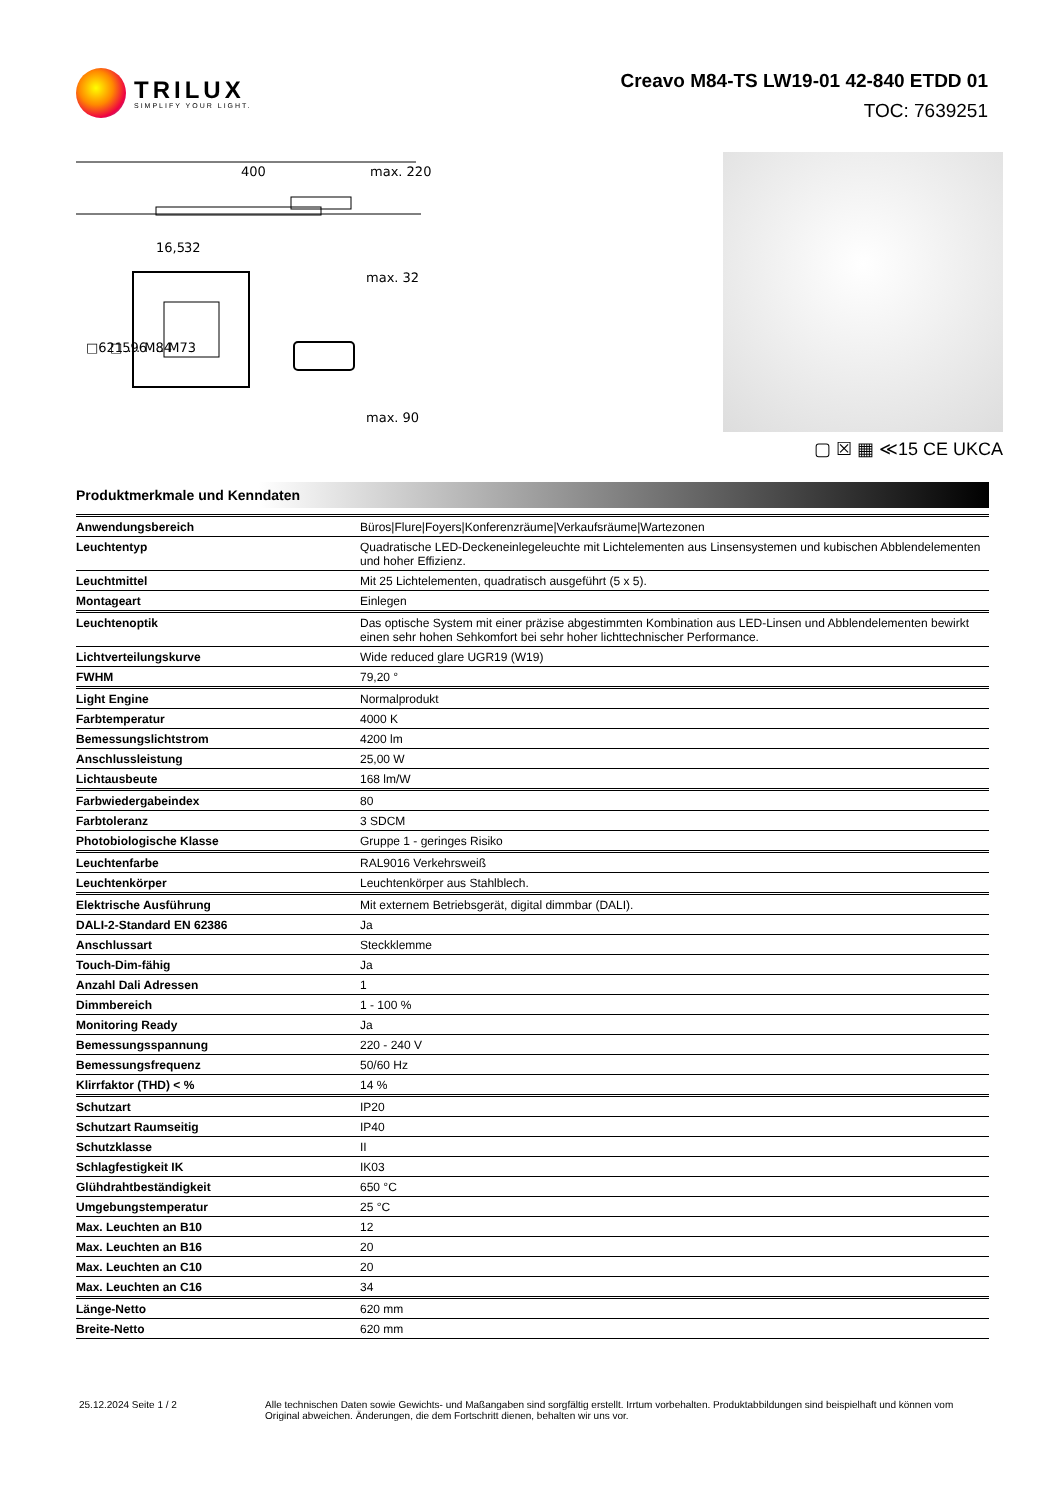TRILUX
SIMPLIFY YOUR LIGHT.
Creavo M84-TS LW19-01 42-840 ETDD 01
TOC: 7639251
400
max. 220
16,5
32
max. 32
□621 … M84
□596 … M73
max. 90
▢ ☒ ▦ ≪15 CE UKCA
Produktmerkmale und Kenndaten
| Anwendungsbereich | Büros/Flure/Foyers/Konferenzräume/Verkaufsräume/Wartezonen |
| Leuchtentyp | Quadratische LED-Deckeneinlegeleuchte mit Lichtelementen aus Linsensystemen und kubischen Abblendelementen und hoher Effizienz. |
| Leuchtmittel | Mit 25 Lichtelementen, quadratisch ausgeführt (5 x 5). |
| Montageart | Einlegen |
| Leuchtenoptik | Das optische System mit einer präzise abgestimmten Kombination aus LED-Linsen und Abblendelementen bewirkt einen sehr hohen Sehkomfort bei sehr hoher lichttechnischer Performance. |
| Lichtverteilungskurve | Wide reduced glare UGR19 (W19) |
| FWHM | 79,20 ° |
| Light Engine | Normalprodukt |
| Farbtemperatur | 4000 K |
| Bemessungslichtstrom | 4200 lm |
| Anschlussleistung | 25,00 W |
| Lichtausbeute | 168 lm/W |
| Farbwiedergabeindex | 80 |
| Farbtoleranz | 3 SDCM |
| Photobiologische Klasse | Gruppe 1 - geringes Risiko |
| Leuchtenfarbe | RAL9016 Verkehrsweiß |
| Leuchtenkörper | Leuchtenkörper aus Stahlblech. |
| Elektrische Ausführung | Mit externem Betriebsgerät, digital dimmbar (DALI). |
| DALI-2-Standard EN 62386 | Ja |
| Anschlussart | Steckklemme |
| Touch-Dim-fähig | Ja |
| Anzahl Dali Adressen | 1 |
| Dimmbereich | 1 - 100 % |
| Monitoring Ready | Ja |
| Bemessungsspannung | 220 - 240 V |
| Bemessungsfrequenz | 50/60 Hz |
| Klirrfaktor (THD) < % | 14 % |
| Schutzart | IP20 |
| Schutzart Raumseitig | IP40 |
| Schutzklasse | II |
| Schlagfestigkeit IK | IK03 |
| Glühdrahtbeständigkeit | 650 °C |
| Umgebungstemperatur | 25 °C |
| Max. Leuchten an B10 | 12 |
| Max. Leuchten an B16 | 20 |
| Max. Leuchten an C10 | 20 |
| Max. Leuchten an C16 | 34 |
| Länge-Netto | 620 mm |
| Breite-Netto | 620 mm |
25.12.2024 Seite 1 / 2 Alle technischen Daten sowie Gewichts- und Maßangaben sind sorgfältig erstellt. Irrtum vorbehalten. Produktabbildungen sind beispielhaft und können vom Original abweichen. Änderungen, die dem Fortschritt dienen, behalten wir uns vor.